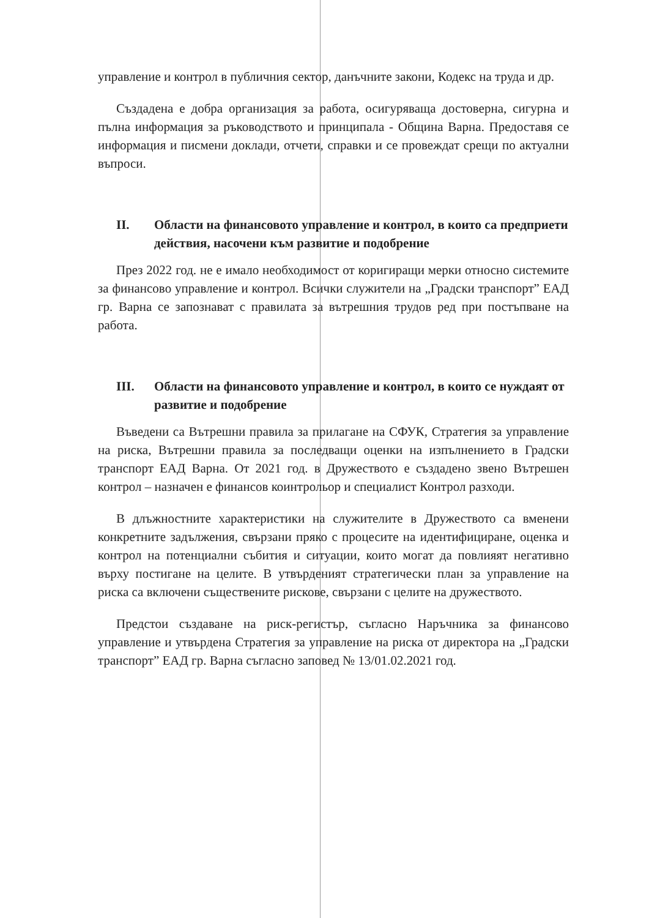управление и контрол в публичния сектор, данъчните закони, Кодекс на труда и др.
Създадена е добра организация за работа, осигуряваща достоверна, сигурна и пълна информация за ръководството и принципала - Община Варна. Предоставя се информация и писмени доклади, отчети, справки и се провеждат срещи по актуални въпроси.
II. Области на финансовото управление и контрол, в които са предприети действия, насочени към развитие и подобрение
През 2022 год. не е имало необходимост от коригиращи мерки относно системите за финансово управление и контрол. Всички служители на „Градски транспорт” ЕАД гр. Варна се запознават с правилата за вътрешния трудов ред при постъпване на работа.
III. Области на финансовото управление и контрол, в които се нуждаят от развитие и подобрение
Въведени са Вътрешни правила за прилагане на СФУК, Стратегия за управление на риска, Вътрешни правила за последващи оценки на изпълнението в Градски транспорт ЕАД Варна. От 2021 год. в Дружеството е създадено звено Вътрешен контрол – назначен е финансов коинтрольор и специалист Контрол разходи.
В длъжностните характеристики на служителите в Дружеството са вменени конкретните задължения, свързани пряко с процесите на идентифициране, оценка и контрол на потенциални събития и ситуации, които могат да повлияят негативно върху постигане на целите. В утвърденият стратегически план за управление на риска са включени съществените рискове, свързани с целите на дружеството.
Предстои създаване на риск-регистър, съгласно Наръчника за финансово управление и утвърдена Стратегия за управление на риска от директора на „Градски транспорт” ЕАД гр. Варна съгласно заповед № 13/01.02.2021 год.